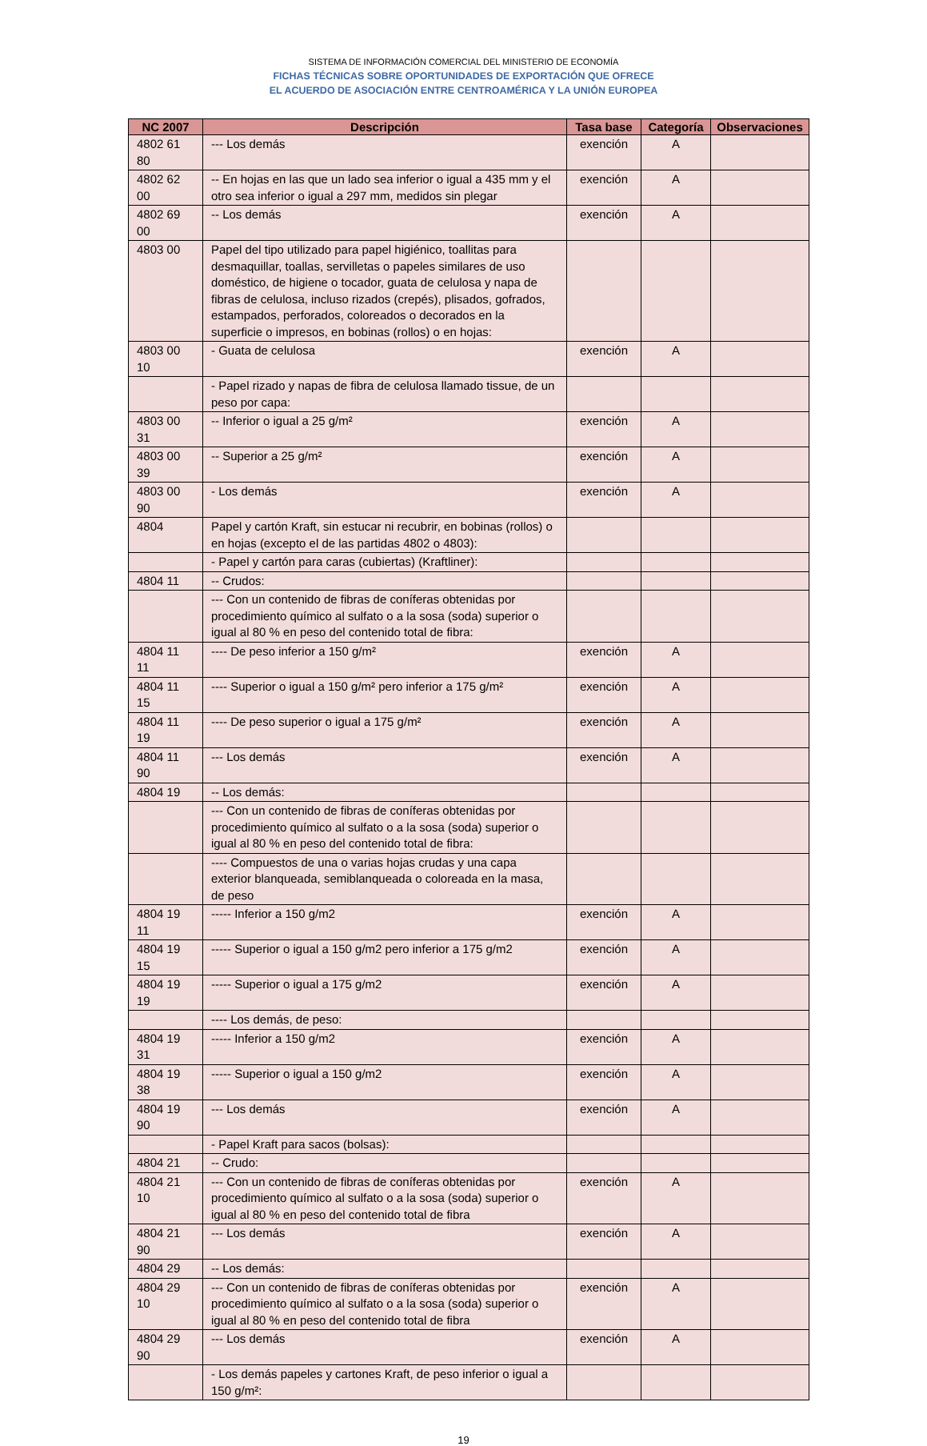SISTEMA DE INFORMACIÓN COMERCIAL DEL MINISTERIO DE ECONOMÍA
FICHAS TÉCNICAS SOBRE OPORTUNIDADES DE EXPORTACIÓN QUE OFRECE
EL ACUERDO DE ASOCIACIÓN ENTRE CENTROAMÉRICA Y LA UNIÓN EUROPEA
| NC 2007 | Descripción | Tasa base | Categoría | Observaciones |
| --- | --- | --- | --- | --- |
| 4802 61 80 | --- Los demás | exención | A | |
| 4802 62 00 | -- En hojas en las que un lado sea inferior o igual a 435 mm y el otro sea inferior o igual a 297 mm, medidos sin plegar | exención | A | |
| 4802 69 00 | -- Los demás | exención | A | |
| 4803 00 | Papel del tipo utilizado para papel higiénico, toallitas para desmaquillar, toallas, servilletas o papeles similares de uso doméstico, de higiene o tocador, guata de celulosa y napa de fibras de celulosa, incluso rizados (crepés), plisados, gofrados, estampados, perforados, coloreados o decorados en la superficie o impresos, en bobinas (rollos) o en hojas: | | | |
| 4803 00 10 | - Guata de celulosa | exención | A | |
| | - Papel rizado y napas de fibra de celulosa llamado tissue, de un peso por capa: | | | |
| 4803 00 31 | -- Inferior o igual a 25 g/m² | exención | A | |
| 4803 00 39 | -- Superior a 25 g/m² | exención | A | |
| 4803 00 90 | - Los demás | exención | A | |
| 4804 | Papel y cartón Kraft, sin estucar ni recubrir, en bobinas (rollos) o en hojas (excepto el de las partidas 4802 o 4803): | | | |
| | - Papel y cartón para caras (cubiertas) (Kraftliner): | | | |
| 4804 11 | -- Crudos: | | | |
| | --- Con un contenido de fibras de coníferas obtenidas por procedimiento químico al sulfato o a la sosa (soda) superior o igual al 80 % en peso del contenido total de fibra: | | | |
| 4804 11 11 | ---- De peso inferior a 150 g/m² | exención | A | |
| 4804 11 15 | ---- Superior o igual a 150 g/m² pero inferior a 175 g/m² | exención | A | |
| 4804 11 19 | ---- De peso superior o igual a 175 g/m² | exención | A | |
| 4804 11 90 | --- Los demás | exención | A | |
| 4804 19 | -- Los demás: | | | |
| | --- Con un contenido de fibras de coníferas obtenidas por procedimiento químico al sulfato o a la sosa (soda) superior o igual al 80 % en peso del contenido total de fibra: | | | |
| | ---- Compuestos de una o varias hojas crudas y una capa exterior blanqueada, semiblanqueada o coloreada en la masa, de peso | | | |
| 4804 19 11 | ----- Inferior a 150 g/m2 | exención | A | |
| 4804 19 15 | ----- Superior o igual a 150 g/m2 pero inferior a 175 g/m2 | exención | A | |
| 4804 19 19 | ----- Superior o igual a 175 g/m2 | exención | A | |
| | ---- Los demás, de peso: | | | |
| 4804 19 31 | ----- Inferior a 150 g/m2 | exención | A | |
| 4804 19 38 | ----- Superior o igual a 150 g/m2 | exención | A | |
| 4804 19 90 | --- Los demás | exención | A | |
| | - Papel Kraft para sacos (bolsas): | | | |
| 4804 21 | -- Crudo: | | | |
| 4804 21 10 | --- Con un contenido de fibras de coníferas obtenidas por procedimiento químico al sulfato o a la sosa (soda) superior o igual al 80 % en peso del contenido total de fibra | exención | A | |
| 4804 21 90 | --- Los demás | exención | A | |
| 4804 29 | -- Los demás: | | | |
| 4804 29 10 | --- Con un contenido de fibras de coníferas obtenidas por procedimiento químico al sulfato o a la sosa (soda) superior o igual al 80 % en peso del contenido total de fibra | exención | A | |
| 4804 29 90 | --- Los demás | exención | A | |
| | - Los demás papeles y cartones Kraft, de peso inferior o igual a 150 g/m²: | | | |
19